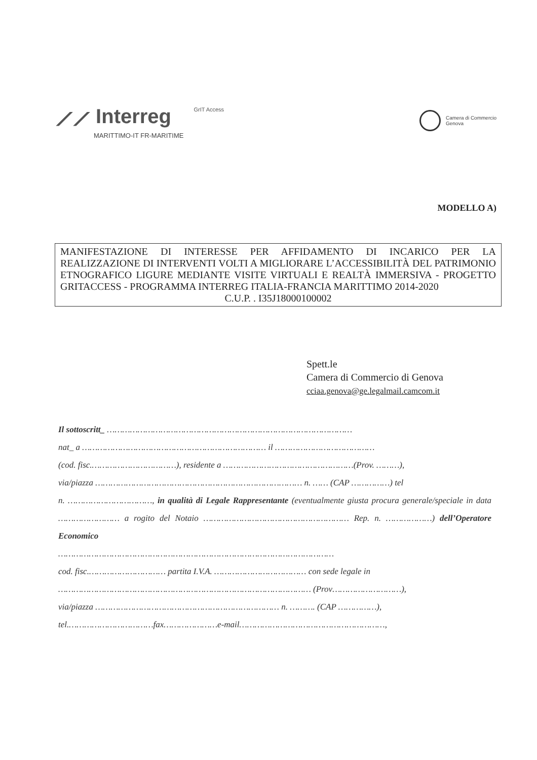⟋⟋ Interreg
MARITTIMO-IT FR-MARITIME
GrIT Access
Camera di Commercio
Genova
MODELLO A)
MANIFESTAZIONE DI INTERESSE PER AFFIDAMENTO DI INCARICO PER LA REALIZZAZIONE DI INTERVENTI VOLTI A MIGLIORARE L’ACCESSIBILITÀ DEL PATRIMONIO ETNOGRAFICO LIGURE MEDIANTE VISITE VIRTUALI E REALTÀ IMMERSIVA - PROGETTO GRITACCESS - PROGRAMMA INTERREG ITALIA-FRANCIA MARITTIMO 2014-2020
C.U.P. . I35J18000100002
Spett.le
Camera di Commercio di Genova
cciaa.genova@ge.legalmail.camcom.it
Il sottoscritt_ ……………………………………………………………………………………
nat_ a ……………………………………………………………… il …………………………………
(cod. fisc.……………………………), residente a ……………………………………………(Prov. ………),
via/piazza ……………………………………………………………………… n. …… (CAP ……………) tel
n. ……………………………, in qualità di Legale Rappresentante (eventualmente giusta procura generale/speciale in data …………………… a rogito del Notaio ………………………………………………… Rep. n. ………………) dell’Operatore Economico
………………………………………………………………………………………………
cod. fisc.………………………… partita I.V.A. ……………………………… con sede legale in
……………………………………………………………………………………… (Prov………………………),
via/piazza ……………………………………………………………… n. ………. (CAP ……………),
tel.……………………………fax…………………e-mail…………………………………………………,